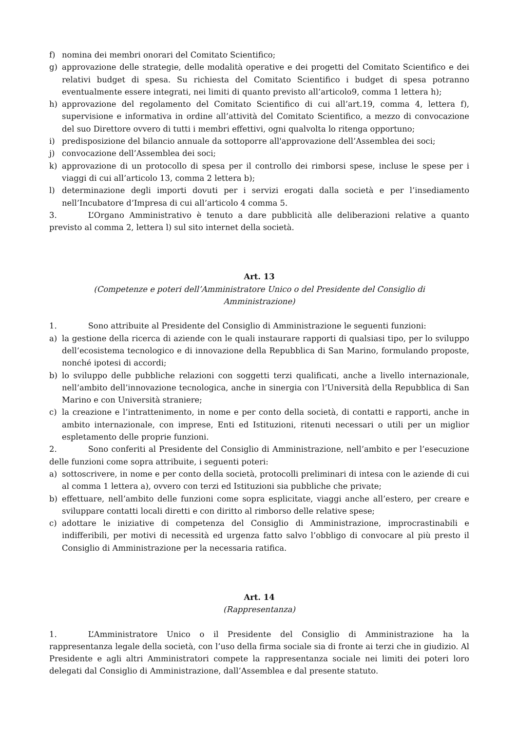f) nomina dei membri onorari del Comitato Scientifico;
g) approvazione delle strategie, delle modalità operative e dei progetti del Comitato Scientifico e dei relativi budget di spesa. Su richiesta del Comitato Scientifico i budget di spesa potranno eventualmente essere integrati, nei limiti di quanto previsto all’articolo9, comma 1 lettera h);
h) approvazione del regolamento del Comitato Scientifico di cui all’art.19, comma 4, lettera f), supervisione e informativa in ordine all’attività del Comitato Scientifico, a mezzo di convocazione del suo Direttore ovvero di tutti i membri effettivi, ogni qualvolta lo ritenga opportuno;
i) predisposizione del bilancio annuale da sottoporre all'approvazione dell’Assemblea dei soci;
j) convocazione dell’Assemblea dei soci;
k) approvazione di un protocollo di spesa per il controllo dei rimborsi spese, incluse le spese per i viaggi di cui all’articolo 13, comma 2 lettera b);
l) determinazione degli importi dovuti per i servizi erogati dalla società e per l’insediamento nell’Incubatore d’Impresa di cui all’articolo 4 comma 5.
3. L’Organo Amministrativo è tenuto a dare pubblicità alle deliberazioni relative a quanto previsto al comma 2, lettera l) sul sito internet della società.
Art. 13
(Competenze e poteri dell’Amministratore Unico o del Presidente del Consiglio di
Amministrazione)
1. Sono attribuite al Presidente del Consiglio di Amministrazione le seguenti funzioni:
a) la gestione della ricerca di aziende con le quali instaurare rapporti di qualsiasi tipo, per lo sviluppo dell’ecosistema tecnologico e di innovazione della Repubblica di San Marino, formulando proposte, nonché ipotesi di accordi;
b) lo sviluppo delle pubbliche relazioni con soggetti terzi qualificati, anche a livello internazionale, nell’ambito dell’innovazione tecnologica, anche in sinergia con l’Università della Repubblica di San Marino e con Università straniere;
c) la creazione e l’intrattenimento, in nome e per conto della società, di contatti e rapporti, anche in ambito internazionale, con imprese, Enti ed Istituzioni, ritenuti necessari o utili per un miglior espletamento delle proprie funzioni.
2. Sono conferiti al Presidente del Consiglio di Amministrazione, nell’ambito e per l’esecuzione delle funzioni come sopra attribuite, i seguenti poteri:
a) sottoscrivere, in nome e per conto della società, protocolli preliminari di intesa con le aziende di cui al comma 1 lettera a), ovvero con terzi ed Istituzioni sia pubbliche che private;
b) effettuare, nell’ambito delle funzioni come sopra esplicitate, viaggi anche all’estero, per creare e sviluppare contatti locali diretti e con diritto al rimborso delle relative spese;
c) adottare le iniziative di competenza del Consiglio di Amministrazione, improcrastinabili e indifferibili, per motivi di necessità ed urgenza fatto salvo l’obbligo di convocare al più presto il Consiglio di Amministrazione per la necessaria ratifica.
Art. 14
(Rappresentanza)
1. L’Amministratore Unico o il Presidente del Consiglio di Amministrazione ha la rappresentanza legale della società, con l’uso della firma sociale sia di fronte ai terzi che in giudizio. Al Presidente e agli altri Amministratori compete la rappresentanza sociale nei limiti dei poteri loro delegati dal Consiglio di Amministrazione, dall’Assemblea e dal presente statuto.